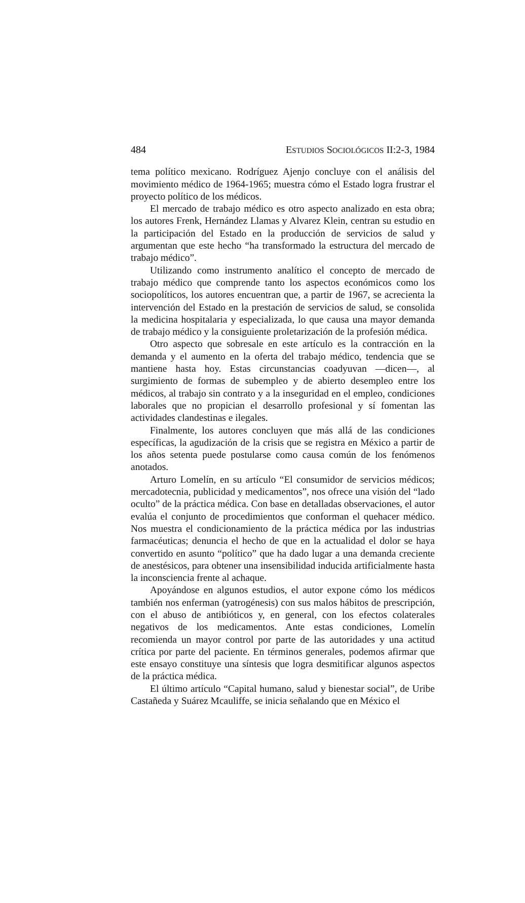484 ESTUDIOS SOCIOLÓGICOS II:2-3, 1984
tema político mexicano. Rodríguez Ajenjo concluye con el análisis del movimiento médico de 1964-1965; muestra cómo el Estado logra frustrar el proyecto político de los médicos.
El mercado de trabajo médico es otro aspecto analizado en esta obra; los autores Frenk, Hernández Llamas y Alvarez Klein, centran su estudio en la participación del Estado en la producción de servicios de salud y argumentan que este hecho “ha transformado la estructura del mercado de trabajo médico”.
Utilizando como instrumento analítico el concepto de mercado de trabajo médico que comprende tanto los aspectos económicos como los sociopolíticos, los autores encuentran que, a partir de 1967, se acrecienta la intervención del Estado en la prestación de servicios de salud, se consolida la medicina hospitalaria y especializada, lo que causa una mayor demanda de trabajo médico y la consiguiente proletarización de la profesión médica.
Otro aspecto que sobresale en este artículo es la contracción en la demanda y el aumento en la oferta del trabajo médico, tendencia que se mantiene hasta hoy. Estas circunstancias coadyuvan —dicen—, al surgimiento de formas de subempleo y de abierto desempleo entre los médicos, al trabajo sin contrato y a la inseguridad en el empleo, condiciones laborales que no propician el desarrollo profesional y sí fomentan las actividades clandestinas e ilegales.
Finalmente, los autores concluyen que más allá de las condiciones específicas, la agudización de la crisis que se registra en México a partir de los años setenta puede postularse como causa común de los fenómenos anotados.
Arturo Lomelín, en su artículo “El consumidor de servicios médicos; mercadotecnia, publicidad y medicamentos”, nos ofrece una visión del “lado oculto” de la práctica médica. Con base en detalladas observaciones, el autor evalúa el conjunto de procedimientos que conforman el quehacer médico. Nos muestra el condicionamiento de la práctica médica por las industrias farmacéuticas; denuncia el hecho de que en la actualidad el dolor se haya convertido en asunto “político” que ha dado lugar a una demanda creciente de anestésicos, para obtener una insensibilidad inducida artificialmente hasta la inconsciencia frente al achaque.
Apoyándose en algunos estudios, el autor expone cómo los médicos también nos enferman (yatrogénesis) con sus malos hábitos de prescripción, con el abuso de antibióticos y, en general, con los efectos colaterales negativos de los medicamentos. Ante estas condiciones, Lomelín recomienda un mayor control por parte de las autoridades y una actitud crítica por parte del paciente. En términos generales, podemos afirmar que este ensayo constituye una síntesis que logra desmitificar algunos aspectos de la práctica médica.
El último artículo “Capital humano, salud y bienestar social”, de Uribe Castañeda y Suárez Mcauliffe, se inicia señalando que en México el